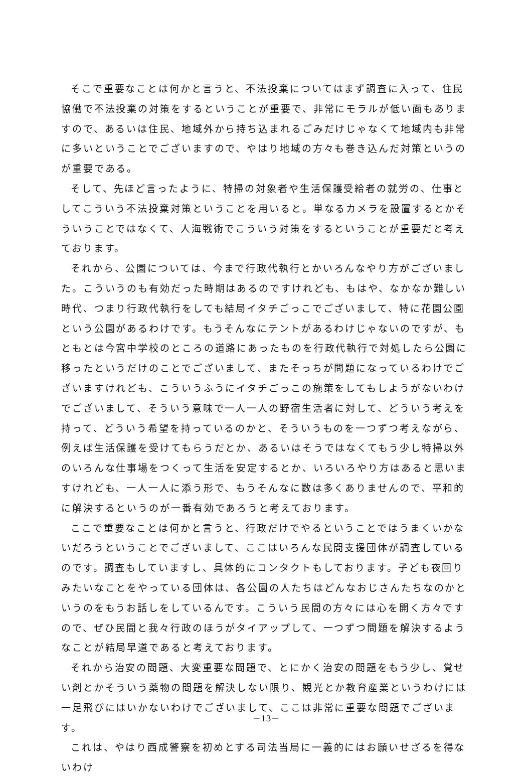そこで重要なことは何かと言うと、不法投棄についてはまず調査に入って、住民協働で不法投棄の対策をするということが重要で、非常にモラルが低い面もありますので、あるいは住民、地域外から持ち込まれるごみだけじゃなくて地域内も非常に多いということでございますので、やはり地域の方々も巻き込んだ対策というのが重要である。
そして、先ほど言ったように、特掃の対象者や生活保護受給者の就労の、仕事としてこういう不法投棄対策ということを用いると。単なるカメラを設置するとかそういうことではなくて、人海戦術でこういう対策をするということが重要だと考えております。
それから、公園については、今まで行政代執行とかいろんなやり方がございました。こういうのも有効だった時期はあるのですけれども、もはや、なかなか難しい時代、つまり行政代執行をしても結局イタチごっこでございまして、特に花園公園という公園があるわけです。もうそんなにテントがあるわけじゃないのですが、もともとは今宮中学校のところの道路にあったものを行政代執行で対処したら公園に移ったというだけのことでございまして、またそっちが問題になっているわけでございますけれども、こういうふうにイタチごっこの施策をしてもしようがないわけでございまして、そういう意味で一人一人の野宿生活者に対して、どういう考えを持って、どういう希望を持っているのかと、そういうものを一つずつ考えながら、例えば生活保護を受けてもらうだとか、あるいはそうではなくてもう少し特掃以外のいろんな仕事場をつくって生活を安定するとか、いろいろやり方はあると思いますけれども、一人一人に添う形で、もうそんなに数は多くありませんので、平和的に解決するというのが一番有効であろうと考えております。
ここで重要なことは何かと言うと、行政だけでやるということではうまくいかないだろうということでございまして、ここはいろんな民間支援団体が調査しているのです。調査もしていますし、具体的にコンタクトもしております。子ども夜回りみたいなことをやっている団体は、各公園の人たちはどんなおじさんたちなのかというのをもうお話しをしているんです。こういう民間の方々には心を開く方々ですので、ぜひ民間と我々行政のほうがタイアップして、一つずつ問題を解決するようなことが結局早道であると考えております。
それから治安の問題、大変重要な問題で、とにかく治安の問題をもう少し、覚せい剤とかそういう薬物の問題を解決しない限り、観光とか教育産業というわけには一足飛びにはいかないわけでございまして、ここは非常に重要な問題でございます。
これは、やはり西成警察を初めとする司法当局に一義的にはお願いせざるを得ないわけ
－13－